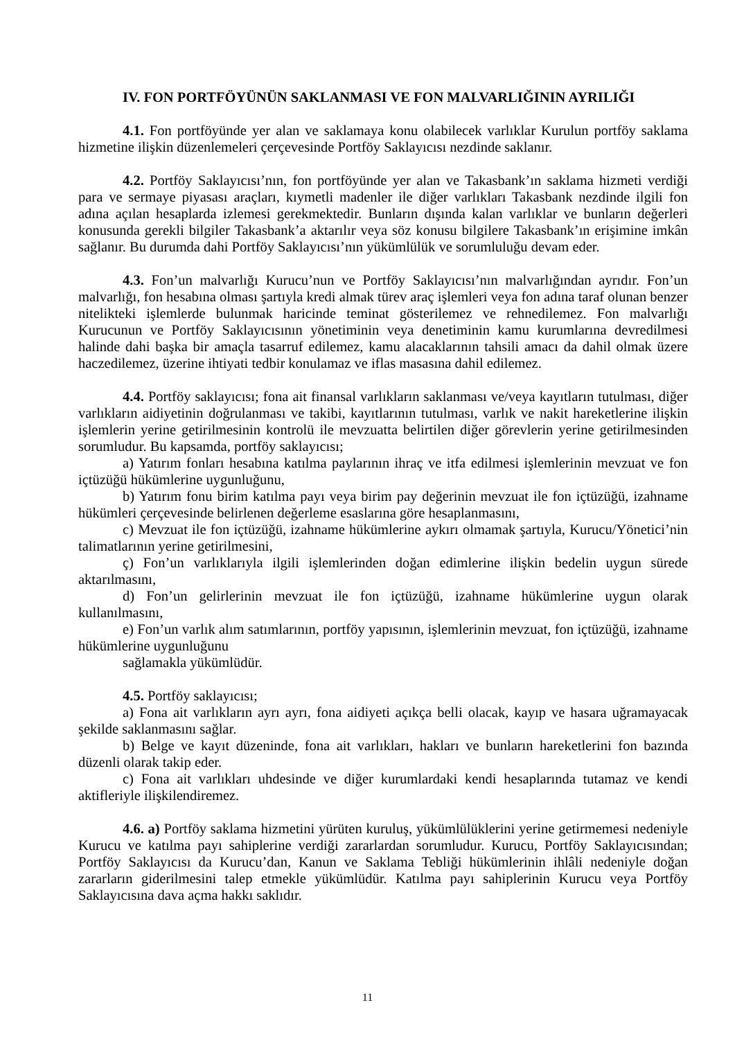IV. FON PORTFÖYÜNÜN SAKLANMASI VE FON MALVARLIĞININ AYRILIĞI
4.1. Fon portföyünde yer alan ve saklamaya konu olabilecek varlıklar Kurulun portföy saklama hizmetine ilişkin düzenlemeleri çerçevesinde Portföy Saklayıcısı nezdinde saklanır.
4.2. Portföy Saklayıcısı’nın, fon portföyünde yer alan ve Takasbank’ın saklama hizmeti verdiği para ve sermaye piyasası araçları, kıymetli madenler ile diğer varlıkları Takasbank nezdinde ilgili fon adına açılan hesaplarda izlemesi gerekmektedir. Bunların dışında kalan varlıklar ve bunların değerleri konusunda gerekli bilgiler Takasbank’a aktarılır veya söz konusu bilgilere Takasbank’ın erişimine imkân sağlanır. Bu durumda dahi Portföy Saklayıcısı’nın yükümlülük ve sorumluluğu devam eder.
4.3. Fon’un malvarlığı Kurucu’nun ve Portföy Saklayıcısı’nın malvarlığından ayrıdır. Fon’un malvarlığı, fon hesabına olması şartıyla kredi almak türev araç işlemleri veya fon adına taraf olunan benzer nitelikteki işlemlerde bulunmak haricinde teminat gösterilemez ve rehnedilemez. Fon malvarlığı Kurucunun ve Portföy Saklayıcısının yönetiminin veya denetiminin kamu kurumlarına devredilmesi halinde dahi başka bir amaçla tasarruf edilemez, kamu alacaklarının tahsili amacı da dahil olmak üzere haczedilemez, üzerine ihtiyati tedbir konulamaz ve iflas masasına dahil edilemez.
4.4. Portföy saklayıcısı; fona ait finansal varlıkların saklanması ve/veya kayıtların tutulması, diğer varlıkların aidiyetinin doğrulanması ve takibi, kayıtlarının tutulması, varlık ve nakit hareketlerine ilişkin işlemlerin yerine getirilmesinin kontrolü ile mevzuatta belirtilen diğer görevlerin yerine getirilmesinden sorumludur. Bu kapsamda, portföy saklayıcısı;
a) Yatırım fonları hesabına katılma paylarının ihraç ve itfa edilmesi işlemlerinin mevzuat ve fon içtüzüğü hükümlerine uygunluğunu,
b) Yatırım fonu birim katılma payı veya birim pay değerinin mevzuat ile fon içtüzüğü, izahname hükümleri çerçevesinde belirlenen değerleme esaslarına göre hesaplanmasını,
c) Mevzuat ile fon içtüzüğü, izahname hükümlerine aykırı olmamak şartıyla, Kurucu/Yönetici’nin talimatlarının yerine getirilmesini,
ç) Fon’un varlıklarıyla ilgili işlemlerinden doğan edimlerine ilişkin bedelin uygun sürede aktarılmasını,
d) Fon’un gelirlerinin mevzuat ile fon içtüzüğü, izahname hükümlerine uygun olarak kullanılmasını,
e) Fon’un varlık alım satımlarının, portföy yapısının, işlemlerinin mevzuat, fon içtüzüğü, izahname hükümlerine uygunluğunu
sağlamakla yükümlüdür.
4.5. Portföy saklayıcısı;
a) Fona ait varlıkların ayrı ayrı, fona aidiyeti açıkça belli olacak, kayıp ve hasara uğramayacak şekilde saklanmasını sağlar.
b) Belge ve kayıt düzeninde, fona ait varlıkları, hakları ve bunların hareketlerini fon bazında düzenli olarak takip eder.
c) Fona ait varlıkları uhdesinde ve diğer kurumlardaki kendi hesaplarında tutamaz ve kendi aktifleriyle ilişkilendiremez.
4.6. a) Portföy saklama hizmetini yürüten kuruluş, yükümlülüklerini yerine getirmemesi nedeniyle Kurucu ve katılma payı sahiplerine verdiği zararlardan sorumludur. Kurucu, Portföy Saklayıcısından; Portföy Saklayıcısı da Kurucu’dan, Kanun ve Saklama Tebliği hükümlerinin ihlâli nedeniyle doğan zararların giderilmesini talep etmekle yükümlüdür. Katılma payı sahiplerinin Kurucu veya Portföy Saklayıcısına dava açma hakkı saklıdır.
11